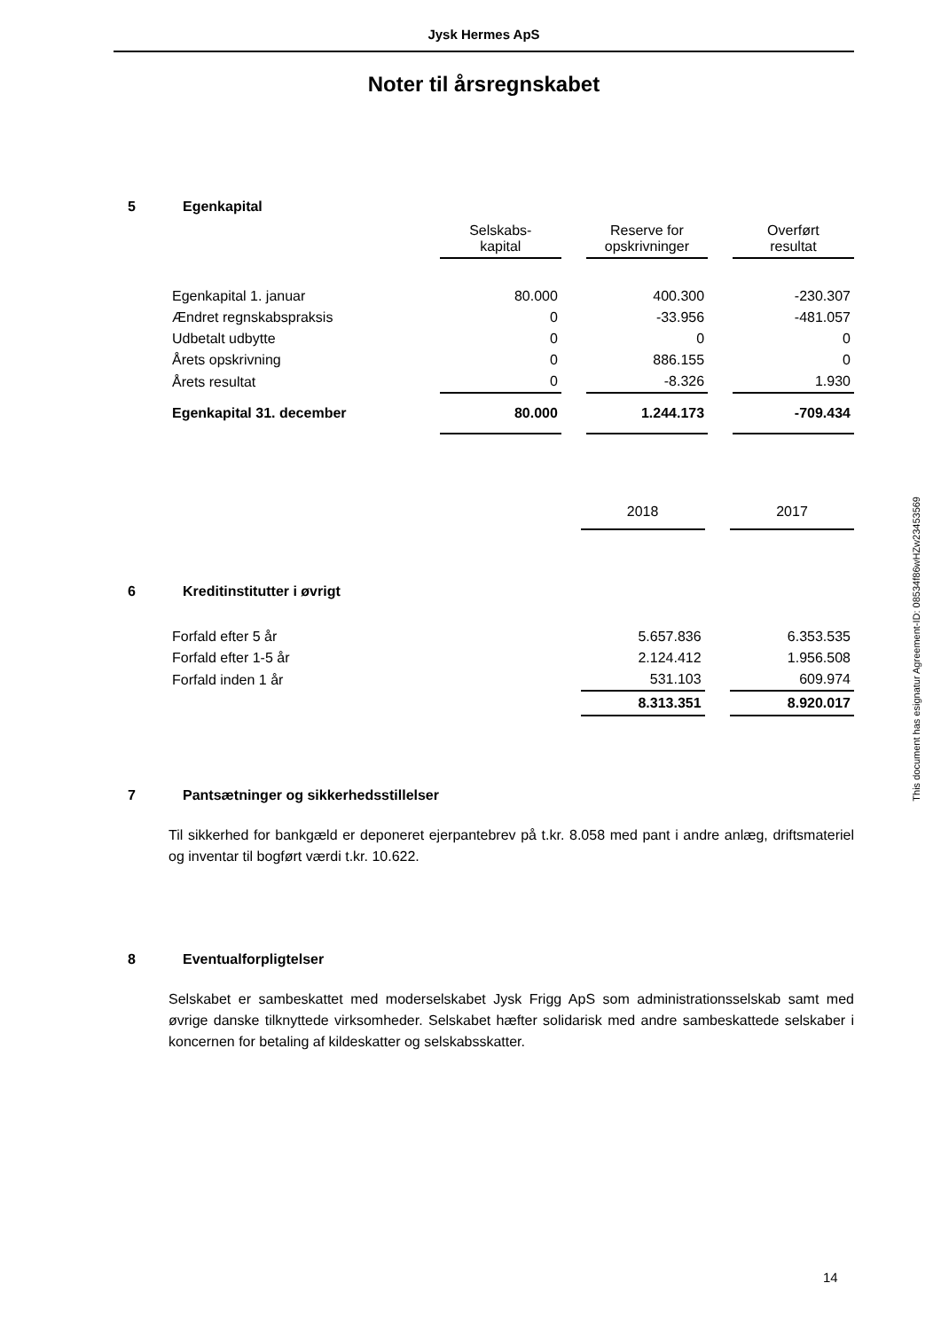Jysk Hermes ApS
Noter til årsregnskabet
5 Egenkapital
| | Selskabs- kapital | | Reserve for opskrivninger | | Overført resultat |
| --- | --- | --- | --- | --- | --- |
| Egenkapital 1. januar | 80.000 | | 400.300 | | -230.307 |
| Ændret regnskabspraksis | 0 | | -33.956 | | -481.057 |
| Udbetalt udbytte | 0 | | 0 | | 0 |
| Årets opskrivning | 0 | | 886.155 | | 0 |
| Årets resultat | 0 | | -8.326 | | 1.930 |
| Egenkapital 31. december | 80.000 | | 1.244.173 | | -709.434 |
| | 2018 | | 2017 |
| --- | --- | --- | --- |
6 Kreditinstitutter i øvrigt
| Forfald efter 5 år | 5.657.836 | | 6.353.535 |
| Forfald efter 1-5 år | 2.124.412 | | 1.956.508 |
| Forfald inden 1 år | 531.103 | | 609.974 |
| | 8.313.351 | | 8.920.017 |
7 Pantsætninger og sikkerhedsstillelser
Til sikkerhed for bankgæld er deponeret ejerpantebrev på t.kr. 8.058 med pant i andre anlæg, driftsmateriel og inventar til bogført værdi t.kr. 10.622.
8 Eventualforpligtelser
Selskabet er sambeskattet med moderselskabet Jysk Frigg ApS som administrationsselskab samt med øvrige danske tilknyttede virksomheder. Selskabet hæfter solidarisk med andre sambeskattede selskaber i koncernen for betaling af kildeskatter og selskabsskatter.
This document has esignatur Agreement-ID: 08534f86wHZw23453569
14